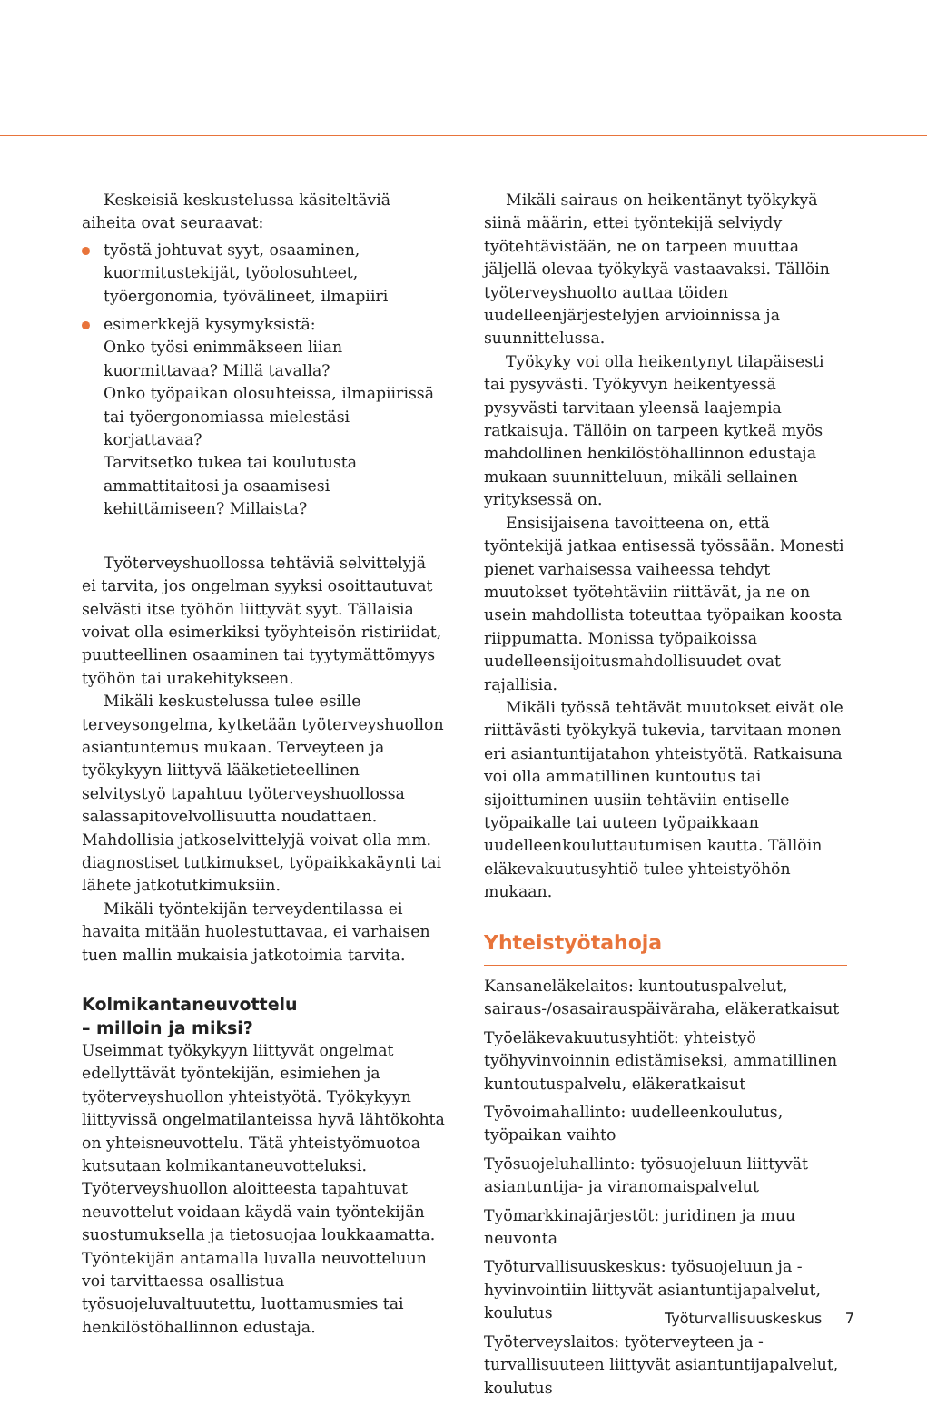Keskeisiä keskustelussa käsiteltäviä aiheita ovat seuraavat:
työstä johtuvat syyt, osaaminen, kuormitustekijät, työolosuhteet, työergonomia, työvälineet, ilmapiiri
esimerkkejä kysymyksistä:
Onko työsi enimmäkseen liian kuormittavaa? Millä tavalla?
Onko työpaikan olosuhteissa, ilmapiirissä tai työergonomiassa mielestäsi korjattavaa?
Tarvitsetko tukea tai koulutusta ammattitaitosi ja osaamisesi kehittämiseen? Millaista?
Työterveyshuollossa tehtäviä selvittelyjä ei tarvita, jos ongelman syyksi osoittautuvat selvästi itse työhön liittyvät syyt. Tällaisia voivat olla esimerkiksi työyhteisön ristiriidat, puutteellinen osaaminen tai tyytymättömyys työhön tai urakehitykseen.
Mikäli keskustelussa tulee esille terveysongelma, kytketään työterveyshuollon asiantuntemus mukaan. Terveyteen ja työkykyyn liittyvä lääketieteellinen selvitystyö tapahtuu työterveyshuollossa salassapitovelvollisuutta noudattaen. Mahdollisia jatkoselvittelyjä voivat olla mm. diagnostiset tutkimukset, työpaikkakäynti tai lähete jatkotutkimuksiin.
Mikäli työntekijän terveydentilassa ei havaita mitään huolestuttavaa, ei varhaisen tuen mallin mukaisia jatkotoimia tarvita.
Kolmikantaneuvottelu
– milloin ja miksi?
Useimmat työkykyyn liittyvät ongelmat edellyttävät työntekijän, esimiehen ja työterveyshuollon yhteistyötä. Työkykyyn liittyvissä ongelmatilanteissa hyvä lähtökohta on yhteisneuvottelu. Tätä yhteistyömuotoa kutsutaan kolmikantaneuvotteluksi. Työterveyshuollon aloitteesta tapahtuvat neuvottelut voidaan käydä vain työntekijän suostumuksella ja tietosuojaa loukkaamatta. Työntekijän antamalla luvalla neuvotteluun voi tarvittaessa osallistua työsuojeluvaltuutettu, luottamusmies tai henkilöstöhallinnon edustaja.
Mikäli sairaus on heikentänyt työkykyä siinä määrin, ettei työntekijä selviydy työtehtävistään, ne on tarpeen muuttaa jäljellä olevaa työkykyä vastaavaksi. Tällöin työterveyshuolto auttaa töiden uudelleenjärjestelyjen arvioinnissa ja suunnittelussa.
Työkyky voi olla heikentynyt tilapäisesti tai pysyvästi. Työkyvyn heikentyessä pysyvästi tarvitaan yleensä laajempia ratkaisuja. Tällöin on tarpeen kytkeä myös mahdollinen henkilöstöhallinnon edustaja mukaan suunnitteluun, mikäli sellainen yrityksessä on.
Ensisijaisena tavoitteena on, että työntekijä jatkaa entisessä työssään. Monesti pienet varhaisessa vaiheessa tehdyt muutokset työtehtäviin riittävät, ja ne on usein mahdollista toteuttaa työpaikan koosta riippumatta. Monissa työpaikoissa uudelleensijoitusmahdollisuudet ovat rajallisia.
Mikäli työssä tehtävät muutokset eivät ole riittävästi työkykyä tukevia, tarvitaan monen eri asiantuntijatahon yhteistyötä. Ratkaisuna voi olla ammatillinen kuntoutus tai sijoittuminen uusiin tehtäviin entiselle työpaikalle tai uuteen työpaikkaan uudelleenkouluttautumisen kautta. Tällöin eläkevakuutusyhtiö tulee yhteistyöhön mukaan.
Yhteistyötahoja
Kansaneläkelaitos: kuntoutuspalvelut, sairaus-/osasairauspäiväraha, eläkeratkaisut
Työeläkevakuutusyhtiöt: yhteistyö työhyvinvoinnin edistämiseksi, ammatillinen kuntoutuspalvelu, eläkeratkaisut
Työvoimahallinto: uudelleenkoulutus, työpaikan vaihto
Työsuojeluhallinto: työsuojeluun liittyvät asiantuntija- ja viranomaispalvelut
Työmarkkinajärjestöt: juridinen ja muu neuvonta
Työturvallisuuskeskus: työsuojeluun ja -hyvinvointiin liittyvät asiantuntijapalvelut, koulutus
Työterveyslaitos: työterveyteen ja -turvallisuuteen liittyvät asiantuntijapalvelut, koulutus
Työturvallisuuskeskus 7